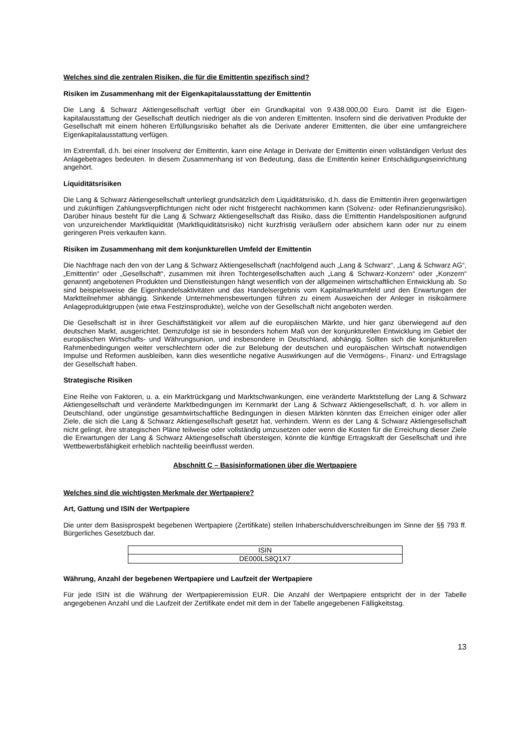Welches sind die zentralen Risiken, die für die Emittentin spezifisch sind?
Risiken im Zusammenhang mit der Eigenkapitalausstattung der Emittentin
Die Lang & Schwarz Aktiengesellschaft verfügt über ein Grundkapital von 9.438.000,00 Euro. Damit ist die Eigen-kapitalausstattung der Gesellschaft deutlich niedriger als die von anderen Emittenten. Insofern sind die derivativen Produkte der Gesellschaft mit einem höheren Erfüllungsrisiko behaftet als die Derivate anderer Emittenten, die über eine umfangreichere Eigenkapitalausstattung verfügen.
Im Extremfall, d.h. bei einer Insolvenz der Emittentin, kann eine Anlage in Derivate der Emittentin einen vollständigen Verlust des Anlagebetrages bedeuten. In diesem Zusammenhang ist von Bedeutung, dass die Emittentin keiner Entschädigungseinrichtung angehört.
Liquiditätsrisiken
Die Lang & Schwarz Aktiengesellschaft unterliegt grundsätzlich dem Liquiditätsrisiko, d.h. dass die Emittentin ihren gegenwärtigen und zukünftigen Zahlungsverpflichtungen nicht oder nicht fristgerecht nachkommen kann (Solvenz- oder Refinanzierungsrisiko). Darüber hinaus besteht für die Lang & Schwarz Aktiengesellschaft das Risiko, dass die Emittentin Handelspositionen aufgrund von unzureichender Marktliquidität (Marktliquiditätsrisiko) nicht kurzfristig veräußern oder absichern kann oder nur zu einem geringeren Preis verkaufen kann.
Risiken im Zusammenhang mit dem konjunkturellen Umfeld der Emittentin
Die Nachfrage nach den von der Lang & Schwarz Aktiengesellschaft (nachfolgend auch „Lang & Schwarz“, „Lang & Schwarz AG“, „Emittentin“ oder „Gesellschaft“, zusammen mit ihren Tochtergesellschaften auch „Lang & Schwarz-Konzern“ oder „Konzern“ genannt) angebotenen Produkten und Dienstleistungen hängt wesentlich von der allgemeinen wirtschaftlichen Entwicklung ab. So sind beispielsweise die Eigenhandelsaktivitäten und das Handelsergebnis vom Kapitalmarktumfeld und den Erwartungen der Marktteilnehmer abhängig. Sinkende Unternehmensbewertungen führen zu einem Ausweichen der Anleger in risikoärmere Anlageproduktgruppen (wie etwa Festzinsprodukte), welche von der Gesellschaft nicht angeboten werden.
Die Gesellschaft ist in ihrer Geschäftstätigkeit vor allem auf die europäischen Märkte, und hier ganz überwiegend auf den deutschen Markt, ausgerichtet. Demzufolge ist sie in besonders hohem Maß von der konjunkturellen Entwicklung im Gebiet der europäischen Wirtschafts- und Währungsunion, und insbesondere in Deutschland, abhängig. Sollten sich die konjunkturellen Rahmenbedingungen weiter verschlechtern oder die zur Belebung der deutschen und europäischen Wirtschaft notwendigen Impulse und Reformen ausbleiben, kann dies wesentliche negative Auswirkungen auf die Vermögens-, Finanz- und Ertragslage der Gesellschaft haben.
Strategische Risiken
Eine Reihe von Faktoren, u. a. ein Marktrückgang und Marktschwankungen, eine veränderte Marktstellung der Lang & Schwarz Aktiengesellschaft und veränderte Marktbedingungen im Kernmarkt der Lang & Schwarz Aktiengesellschaft, d. h. vor allem in Deutschland, oder ungünstige gesamtwirtschaftliche Bedingungen in diesen Märkten könnten das Erreichen einiger oder aller Ziele, die sich die Lang & Schwarz Aktiengesellschaft gesetzt hat, verhindern. Wenn es der Lang & Schwarz Aktiengesellschaft nicht gelingt, ihre strategischen Pläne teilweise oder vollständig umzusetzen oder wenn die Kosten für die Erreichung dieser Ziele die Erwartungen der Lang & Schwarz Aktiengesellschaft übersteigen, könnte die künftige Ertragskraft der Gesellschaft und ihre Wettbewerbsfähigkeit erheblich nachteilig beeinflusst werden.
Abschnitt C – Basisinformationen über die Wertpapiere
Welches sind die wichtigsten Merkmale der Wertpapiere?
Art, Gattung und ISIN der Wertpapiere
Die unter dem Basisprospekt begebenen Wertpapiere (Zertifikate) stellen Inhaberschuldverschreibungen im Sinne der §§ 793 ff. Bürgerliches Gesetzbuch dar.
| ISIN |
| DE000LS8Q1X7 |
Währung, Anzahl der begebenen Wertpapiere und Laufzeit der Wertpapiere
Für jede ISIN ist die Währung der Wertpapieremission EUR. Die Anzahl der Wertpapiere entspricht der in der Tabelle angegebenen Anzahl und die Laufzeit der Zertifikate endet mit dem in der Tabelle angegebenen Fälligkeitstag.
13